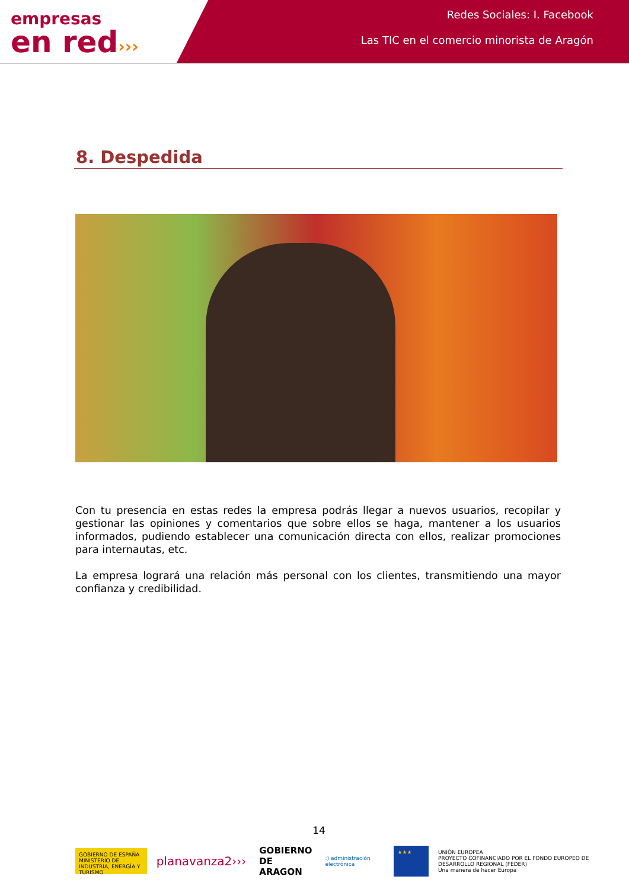empresas
en red›››
Redes Sociales: I. Facebook
Las TIC en el comercio minorista de Aragón
8. Despedida
Con tu presencia en estas redes la empresa podrás llegar a nuevos usuarios, recopilar y gestionar las opiniones y comentarios que sobre ellos se haga, mantener a los usuarios informados, pudiendo establecer una comunicación directa con ellos, realizar promociones para internautas, etc.
La empresa logrará una relación más personal con los clientes, transmitiendo una mayor confianza y credibilidad.
14
GOBIERNO DE ESPAÑA MINISTERIO DE INDUSTRIA, ENERGÍA Y TURISMO
planavanza2›››
GOBIERNO
DE ARAGON
:) administración electrónica
★★★
UNIÓN EUROPEA
PROYECTO COFINANCIADO POR EL FONDO EUROPEO DE DESARROLLO REGIONAL (FEDER)
Una manera de hacer Europa